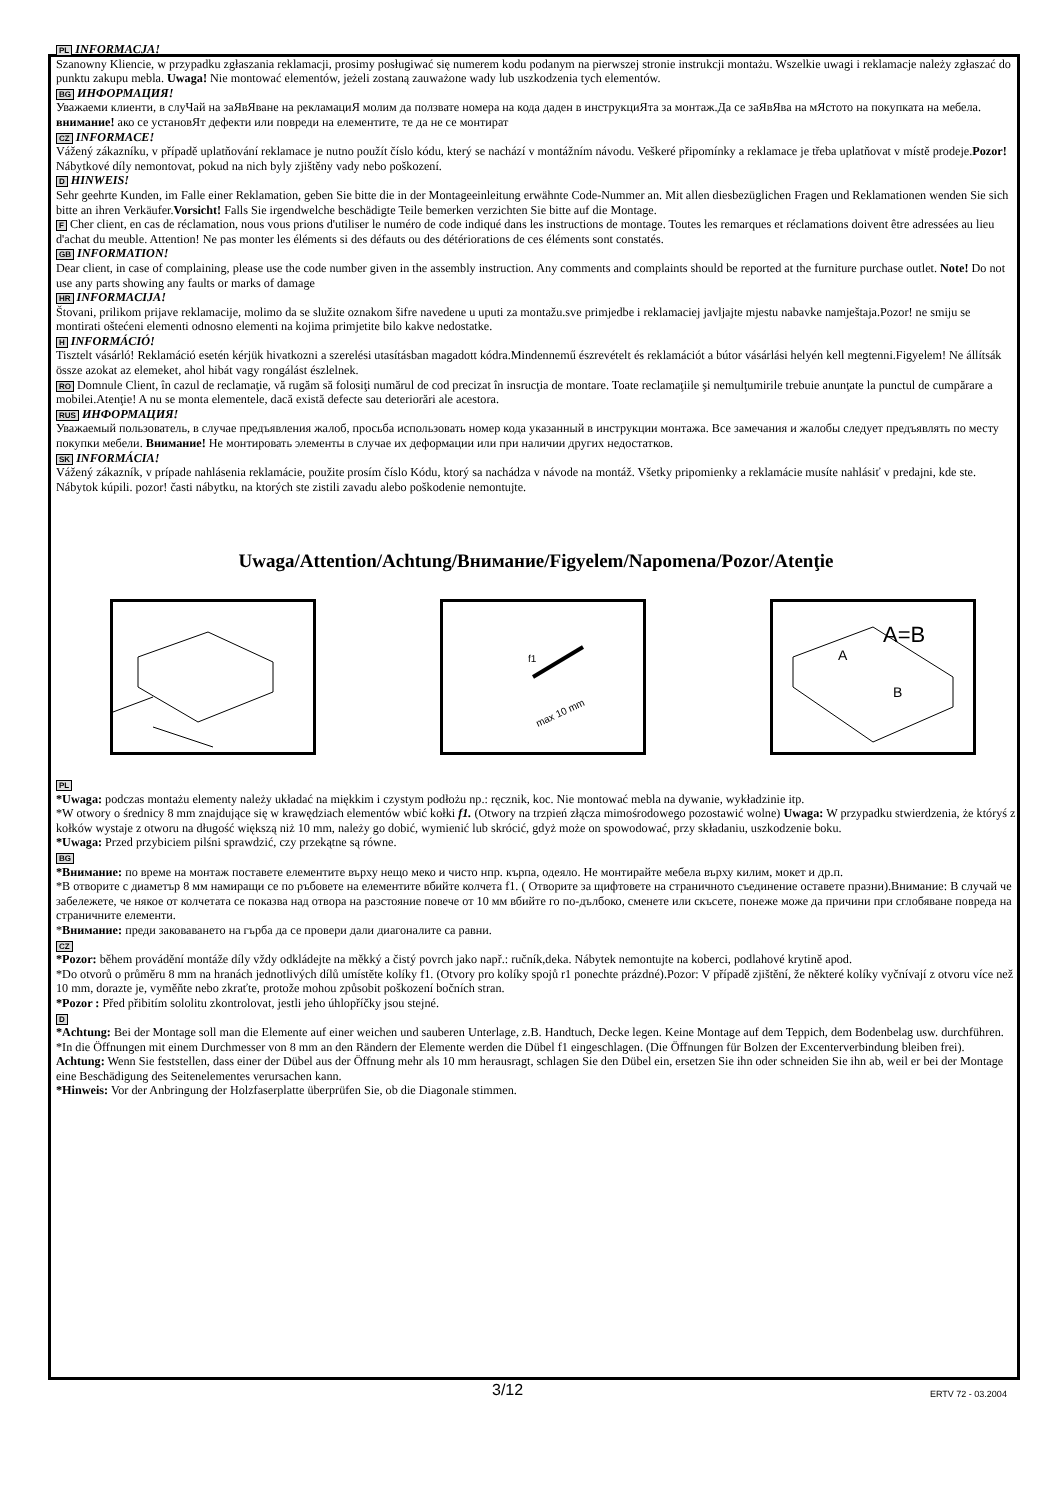PL INFORMACJA!
Szanowny Kliencie, w przypadku zgłaszania reklamacji, prosimy posługiwać się numerem kodu podanym na pierwszej stronie instrukcji montażu. Wszelkie uwagi i reklamacje należy zgłaszać do punktu zakupu mebla. Uwaga! Nie montować elementów, jeżeli zostaną zauważone wady lub uszkodzenia tych elementów.
BG ИНФОРМАЦИЯ!
Уважаеми клиенти, в слуЧай на заЯвЯване на рекламациЯ молим да ползвате номера на кода даден в инструкциЯта за монтаж.Да се заЯвЯва на мЯстото на покупката на мебела. внимание! ако се установЯт дефекти или повреди на елементите, те да не се монтират
CZ INFORMACE!
Vážený zákazníku, v případě uplatňování reklamace je nutno použít číslo kódu, který se nachází v montážním návodu. Veškeré připomínky a reklamace je třeba uplatňovat v místě prodeje.Pozor! Nábytkové díly nemontovat, pokud na nich byly zjištěny vady nebo poškození.
D HINWEIS!
Sehr geehrte Kunden, im Falle einer Reklamation, geben Sie bitte die in der Montageeinleitung erwähnte Code-Nummer an. Mit allen diesbezüglichen Fragen und Reklamationen wenden Sie sich bitte an ihren Verkäufer.Vorsicht! Falls Sie irgendwelche beschädigte Teile bemerken verzichten Sie bitte auf die Montage.
F Cher client, en cas de réclamation, nous vous prions d'utiliser le numéro de code indiqué dans les instructions de montage. Toutes les remarques et réclamations doivent être adressées au lieu d'achat du meuble. Attention! Ne pas monter les éléments si des défauts ou des détériorations de ces éléments sont constatés.
GB INFORMATION!
Dear client, in case of complaining, please use the code number given in the assembly instruction. Any comments and complaints should be reported at the furniture purchase outlet. Note! Do not use any parts showing any faults or marks of damage
HR INFORMACIJA!
Štovani, prilikom prijave reklamacije, molimo da se služite oznakom šifre navedene u uputi za montažu.sve primjedbe i reklamaciej javljajte mjestu nabavke namještaja.Pozor! ne smiju se montirati oštećeni elementi odnosno elementi na kojima primjetite bilo kakve nedostatke.
H INFORMÁCIÓ!
Tisztelt vásárló! Reklamáció esetén kérjük hivatkozni a szerelési utasításban magadott kódra.Mindennemű észrevételt és reklamációt a bútor vásárlási helyén kell megtenni.Figyelem! Ne állítsák össze azokat az elemeket, ahol hibát vagy rongálást észlelnek.
RO Domnule Client, în cazul de reclamaţie, vă rugăm să folosiţi numărul de cod precizat în insrucţia de montare. Toate reclamaţiile şi nemulţumirile trebuie anunţate la punctul de cumpărare a mobilei.Atenţie! A nu se monta elementele, dacă există defecte sau deteriorări ale acestora.
RUS ИНФОРМАЦИЯ!
Уважаемый пользователь, в случае предъявления жалоб, просьба использовать номер кода указанный в инструкции монтажа. Все замечания и жалобы следует предъявлять по месту покупки мебели. Внимание! Не монтировать элементы в случае их деформации или при наличии других недостатков.
SK INFORMÁCIA!
Vážený zákazník, v prípade nahlásenia reklamácie, použite prosím číslo Kódu, ktorý sa nachádza v návode na montáž. Všetky pripomienky a reklamácie musíte nahlásiť v predajni, kde ste. Nábytok kúpili. pozor! časti nábytku, na ktorých ste zistili zavadu alebo poškodenie nemontujte.
Uwaga/Attention/Achtung/Внимание/Figyelem/Napomena/Pozor/Atenţie
f1
max 10 mm
A=B
A
B
PL
*Uwaga: podczas montażu elementy należy układać na miękkim i czystym podłożu np.: ręcznik, koc. Nie montować mebla na dywanie, wykładzinie itp.
*W otwory o średnicy 8 mm znajdujące się w krawędziach elementów wbić kołki f1. (Otwory na trzpień złącza mimośrodowego pozostawić wolne) Uwaga: W przypadku stwierdzenia, że któryś z kołków wystaje z otworu na długość większą niż 10 mm, należy go dobić, wymienić lub skrócić, gdyż może on spowodować, przy składaniu, uszkodzenie boku.
*Uwaga: Przed przybiciem pilśni sprawdzić, czy przekątne są równe.
BG
*Внимание: по време на монтаж поставете елементите върху нещо меко и чисто нпр. кърпа, одеяло. Не монтирайте мебела върху килим, мокет и др.п.
*В отворите с диаметър 8 мм намиращи се по ръбовете на елементите вбийте колчета f1. ( Отворите за щифтовете на страничното съединение оставете празни).Внимание: В случай че забележете, че някое от колчетата се показва над отвора на разстояние повече от 10 мм вбийте го по-дълбоко, сменете или скъсете, понеже може да причини при сглобяване повреда на страничните елементи.
*Внимание: преди заковаването на гърба да се провери дали диагоналите са равни.
CZ
*Pozor: během provádění montáže díly vždy odkládejte na měkký a čistý povrch jako např.: ručník,deka. Nábytek nemontujte na koberci, podlahové krytině apod.
*Do otvorů o průměru 8 mm na hranách jednotlivých dílů umístěte kolíky f1. (Otvory pro kolíky spojů r1 ponechte prázdné).Pozor: V případě zjištění, že některé kolíky vyčnívají z otvoru více než 10 mm, dorazte je, vyměňte nebo zkraťte, protože mohou způsobit poškození bočních stran.
*Pozor : Před přibitím sololitu zkontrolovat, jestli jeho úhlopříčky jsou stejné.
D
*Achtung: Bei der Montage soll man die Elemente auf einer weichen und sauberen Unterlage, z.B. Handtuch, Decke legen. Keine Montage auf dem Teppich, dem Bodenbelag usw. durchführen.
*In die Öffnungen mit einem Durchmesser von 8 mm an den Rändern der Elemente werden die Dübel f1 eingeschlagen. (Die Öffnungen für Bolzen der Excenterverbindung bleiben frei). Achtung: Wenn Sie feststellen, dass einer der Dübel aus der Öffnung mehr als 10 mm herausragt, schlagen Sie den Dübel ein, ersetzen Sie ihn oder schneiden Sie ihn ab, weil er bei der Montage eine Beschädigung des Seitenelementes verursachen kann.
*Hinweis: Vor der Anbringung der Holzfaserplatte überprüfen Sie, ob die Diagonale stimmen.
3/12 ERTV 72 - 03.2004